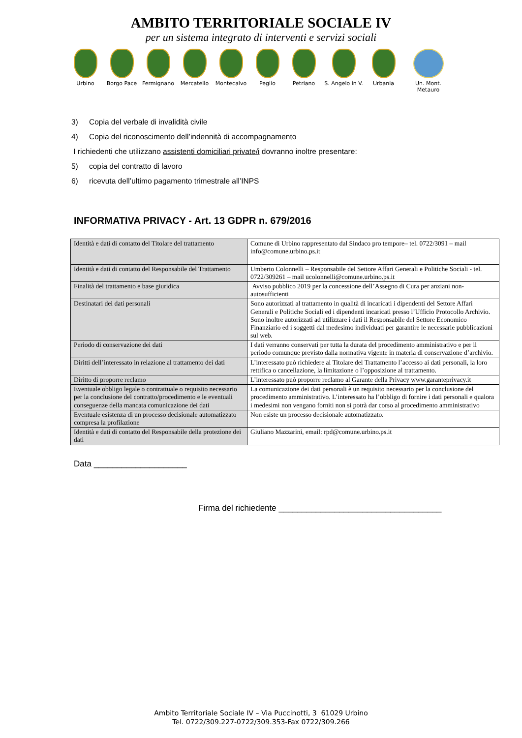AMBITO TERRITORIALE SOCIALE IV
per un sistema integrato di interventi e servizi sociali
Urbino Borgo Pace Fermignano Mercatello Montecalvo Peglio Petriano S. Angelo in V.
Urbania Un. Mont. Metauro
3) Copia del verbale di invalidità civile
4) Copia del riconoscimento dell’indennità di accompagnamento
I richiedenti che utilizzano assistenti domiciliari private/i dovranno inoltre presentare:
5) copia del contratto di lavoro
6) ricevuta dell’ultimo pagamento trimestrale all’INPS
INFORMATIVA PRIVACY - Art. 13 GDPR n. 679/2016
| Identità e dati di contatto del Titolare del trattamento | Comune di Urbino rappresentato dal Sindaco pro tempore– tel. 0722/3091 – mail info@comune.urbino.ps.it |
| Identità e dati di contatto del Responsabile del Trattamento | Umberto Colonnelli – Responsabile del Settore Affari Generali e Politiche Sociali - tel. 0722/309261 – mail ucolonnelli@comune.urbino.ps.it |
| Finalità del trattamento e base giuridica | Avviso pubblico 2019 per la concessione dell’Assegno di Cura per anziani non-autosufficienti |
| Destinatari dei dati personali | Sono autorizzati al trattamento in qualità di incaricati i dipendenti del Settore Affari Generali e Politiche Sociali ed i dipendenti incaricati presso l’Ufficio Protocollo Archivio. Sono inoltre autorizzati ad utilizzare i dati il Responsabile del Settore Economico Finanziario ed i soggetti dal medesimo individuati per garantire le necessarie pubblicazioni sul web. |
| Periodo di conservazione dei dati | I dati verranno conservati per tutta la durata del procedimento amministrativo e per il periodo comunque previsto dalla normativa vigente in materia di conservazione d’archivio. |
| Diritti dell’interessato in relazione al trattamento dei dati | L’interessato può richiedere al Titolare del Trattamento l’accesso ai dati personali, la loro rettifica o cancellazione, la limitazione o l’opposizione al trattamento. |
| Diritto di proporre reclamo | L’interessato può proporre reclamo al Garante della Privacy www.garanteprivacy.it |
| Eventuale obbligo legale o contrattuale o requisito necessario per la conclusione del contratto/procedimento e le eventuali conseguenze della mancata comunicazione dei dati | La comunicazione dei dati personali è un requisito necessario per la conclusione del procedimento amministrativo. L’interessato ha l’obbligo di fornire i dati personali e qualora i medesimi non vengano forniti non si potrà dar corso al procedimento amministrativo |
| Eventuale esistenza di un processo decisionale automatizzato compresa la profilazione | Non esiste un processo decisionale automatizzato. |
| Identità e dati di contatto del Responsabile della protezione dei dati | Giuliano Mazzarini, email: rpd@comune.urbino.ps.it |
Data ____________________
Firma del richiedente ___________________________________
Ambito Territoriale Sociale IV – Via Puccinotti, 3 61029 Urbino
Tel. 0722/309.227-0722/309.353-Fax 0722/309.266